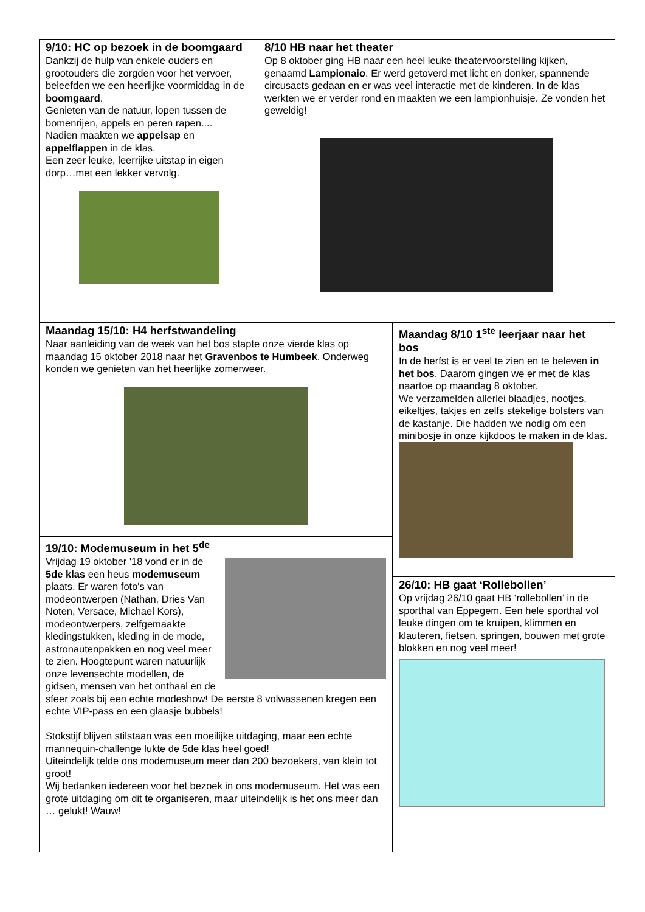9/10: HC op bezoek in de boomgaard
Dankzij de hulp van enkele ouders en grootouders die zorgden voor het vervoer, beleefden we een heerlijke voormiddag in de boomgaard.
Genieten van de natuur, lopen tussen de bomenrijen, appels en peren rapen....
Nadien maakten we appelsap en appelflappen in de klas.
Een zeer leuke, leerrijke uitstap in eigen dorp…met een lekker vervolg.
8/10 HB naar het theater
Op 8 oktober ging HB naar een heel leuke theatervoorstelling kijken, genaamd Lampionaio. Er werd getoverd met licht en donker, spannende circusacts gedaan en er was veel interactie met de kinderen. In de klas werkten we er verder rond en maakten we een lampionhuisje. Ze vonden het geweldig!
Maandag 15/10: H4 herfstwandeling
Naar aanleiding van de week van het bos stapte onze vierde klas op maandag 15 oktober 2018 naar het Gravenbos te Humbeek. Onderweg konden we genieten van het heerlijke zomerweer.
19/10: Modemuseum in het 5<sup>de</sup>
Vrijdag 19 oktober '18 vond er in de 5de klas een heus modemuseum plaats. Er waren foto's van modeontwerpen (Nathan, Dries Van Noten, Versace, Michael Kors), modeontwerpers, zelfgemaakte kledingstukken, kleding in de mode, astronautenpakken en nog veel meer te zien. Hoogtepunt waren natuurlijk onze levensechte modellen, de gidsen, mensen van het onthaal en de sfeer zoals bij een echte modeshow! De eerste 8 volwassenen kregen een echte VIP-pass en een glaasje bubbels!
Stokstijf blijven stilstaan was een moeilijke uitdaging, maar een echte mannequin-challenge lukte de 5de klas heel goed!
Uiteindelijk telde ons modemuseum meer dan 200 bezoekers, van klein tot groot!
Wij bedanken iedereen voor het bezoek in ons modemuseum. Het was een grote uitdaging om dit te organiseren, maar uiteindelijk is het ons meer dan … gelukt! Wauw!
Maandag 8/10 1<sup>ste</sup> leerjaar naar het bos
In de herfst is er veel te zien en te beleven in het bos. Daarom gingen we er met de klas naartoe op maandag 8 oktober.
We verzamelden allerlei blaadjes, nootjes, eikeltjes, takjes en zelfs stekelige bolsters van de kastanje. Die hadden we nodig om een minibosje in onze kijkdoos te maken in de klas.
26/10: HB gaat ‘Rollebollen’
Op vrijdag 26/10 gaat HB ‘rollebollen’ in de sporthal van Eppegem. Een hele sporthal vol leuke dingen om te kruipen, klimmen en klauteren, fietsen, springen, bouwen met grote blokken en nog veel meer!